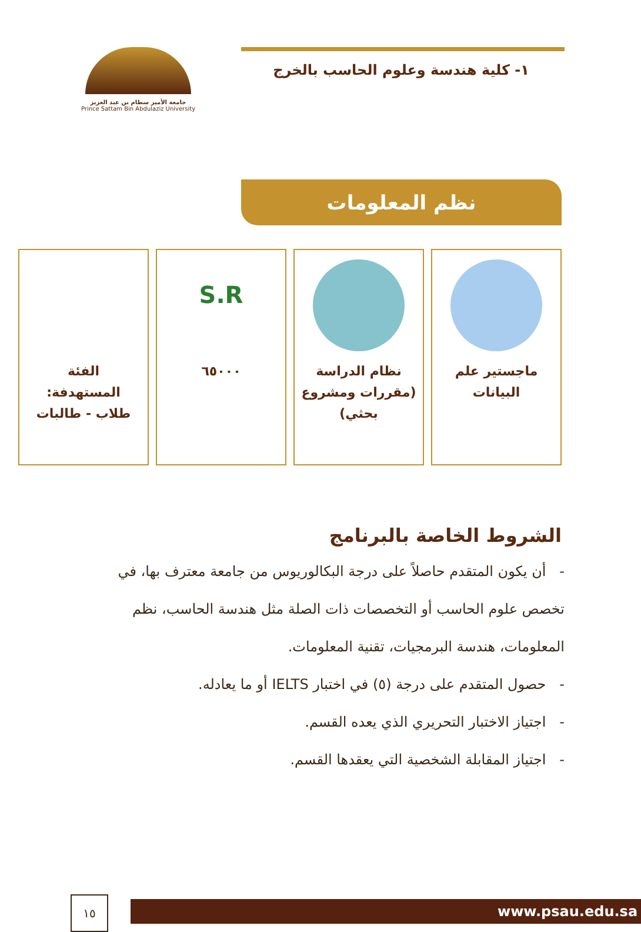١- كلية هندسة وعلوم الحاسب بالخرج
جامعة الأمير سطام بن عبد العزيز
Prince Sattam Bin Abdulaziz University
نظم المعلومات
ماجستير علم
البيانات
نظام الدراسة
(مقررات ومشروع
بحثي)
S.R
٦٥٠٠٠
الفئة
المستهدفة:
طلاب - طالبات
الشروط الخاصة بالبرنامج
- أن يكون المتقدم حاصلاً على درجة البكالوريوس من جامعة معترف بها، في تخصص علوم الحاسب أو التخصصات ذات الصلة مثل هندسة الحاسب، نظم المعلومات، هندسة البرمجيات، تقنية المعلومات.
- حصول المتقدم على درجة (٥) في اختبار IELTS أو ما يعادله.
- اجتياز الاختبار التحريري الذي يعده القسم.
- اجتياز المقابلة الشخصية التي يعقدها القسم.
١٥ www.psau.edu.sa